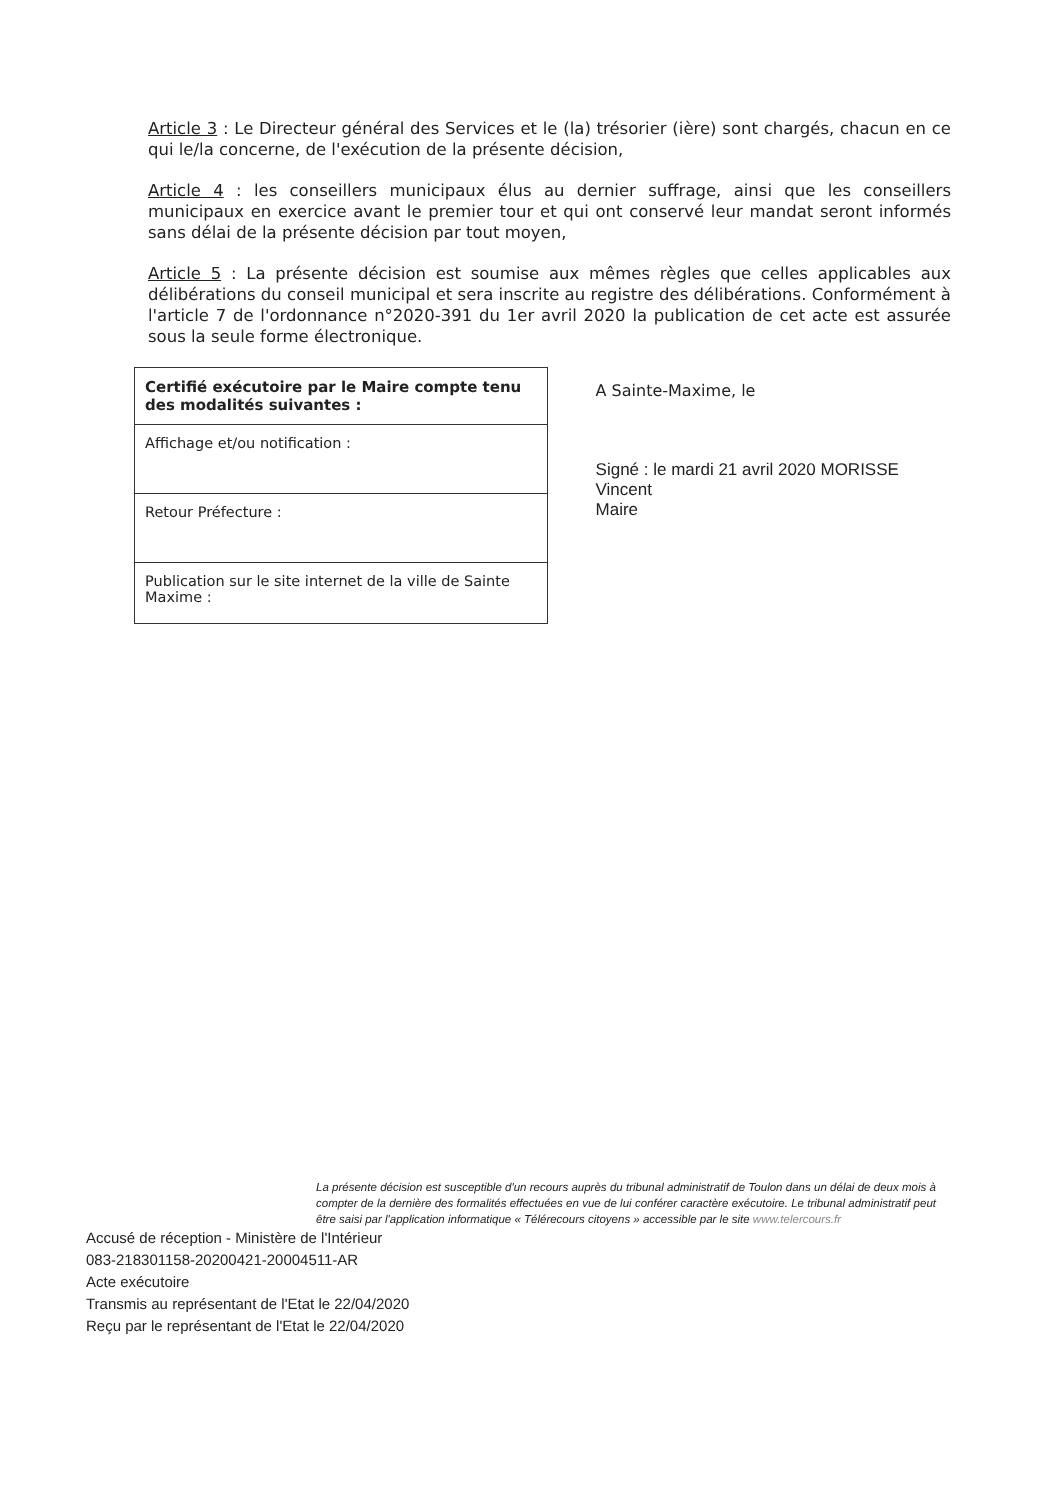Article 3 : Le Directeur général des Services et le (la) trésorier (ière) sont chargés, chacun en ce qui le/la concerne, de l'exécution de la présente décision,
Article 4 : les conseillers municipaux élus au dernier suffrage, ainsi que les conseillers municipaux en exercice avant le premier tour et qui ont conservé leur mandat seront informés sans délai de la présente décision par tout moyen,
Article 5 : La présente décision est soumise aux mêmes règles que celles applicables aux délibérations du conseil municipal et sera inscrite au registre des délibérations. Conformément à l'article 7 de l'ordonnance n°2020-391 du 1er avril 2020 la publication de cet acte est assurée sous la seule forme électronique.
| Certifié exécutoire par le Maire compte tenu des modalités suivantes : |
| Affichage et/ou notification : |
| Retour Préfecture : |
| Publication sur le site internet de la ville de Sainte Maxime : |
A Sainte-Maxime, le
Signé : le mardi 21 avril 2020 MORISSE Vincent
Maire
La présente décision est susceptible d'un recours auprès du tribunal administratif de Toulon dans un délai de deux mois à compter de la dernière des formalités effectuées en vue de lui conférer caractère exécutoire. Le tribunal administratif peut être saisi par l'application informatique « Télérecours citoyens » accessible par le site www.telercours.fr
Accusé de réception - Ministère de l'Intérieur
083-218301158-20200421-20004511-AR
Acte exécutoire
Transmis au représentant de l'Etat le 22/04/2020
Reçu par le représentant de l'Etat le 22/04/2020